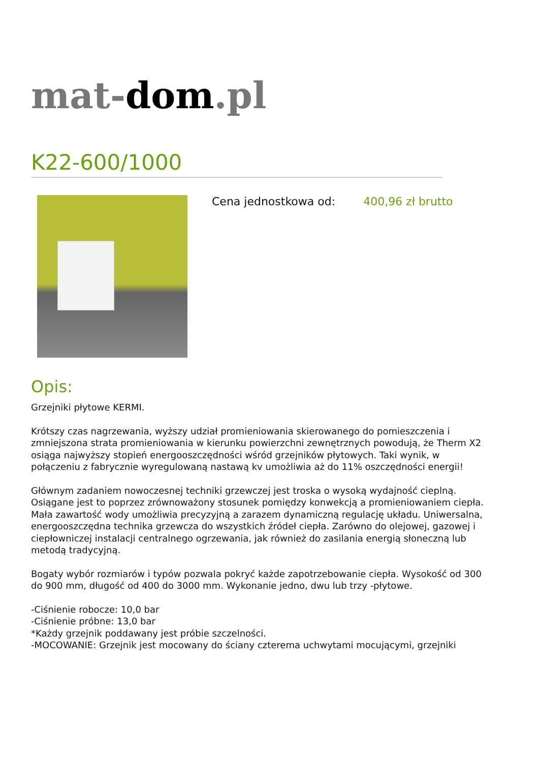mat-dom.pl
K22-600/1000
Cena jednostkowa od: 400,96 zł brutto
Opis:
Grzejniki płytowe KERMI.
Krótszy czas nagrzewania, wyższy udział promieniowania skierowanego do pomieszczenia i zmniejszona strata promieniowania w kierunku powierzchni zewnętrznych powodują, że Therm X2 osiąga najwyższy stopień energooszczędności wśród grzejników płytowych. Taki wynik, w połączeniu z fabrycznie wyregulowaną nastawą kv umożliwia aż do 11% oszczędności energii!
Głównym zadaniem nowoczesnej techniki grzewczej jest troska o wysoką wydajność cieplną. Osiągane jest to poprzez zrównoważony stosunek pomiędzy konwekcją a promieniowaniem ciepła.
Mała zawartość wody umożliwia precyzyjną a zarazem dynamiczną regulację układu. Uniwersalna, energooszczędna technika grzewcza do wszystkich źródeł ciepła. Zarówno do olejowej, gazowej i ciepłowniczej instalacji centralnego ogrzewania, jak również do zasilania energią słoneczną lub metodą tradycyjną.
Bogaty wybór rozmiarów i typów pozwala pokryć każde zapotrzebowanie ciepła. Wysokość od 300 do 900 mm, długość od 400 do 3000 mm. Wykonanie jedno, dwu lub trzy -płytowe.
-Ciśnienie robocze: 10,0 bar
-Ciśnienie próbne: 13,0 bar
*Każdy grzejnik poddawany jest próbie szczelności.
-MOCOWANIE: Grzejnik jest mocowany do ściany czterema uchwytami mocującymi, grzejniki